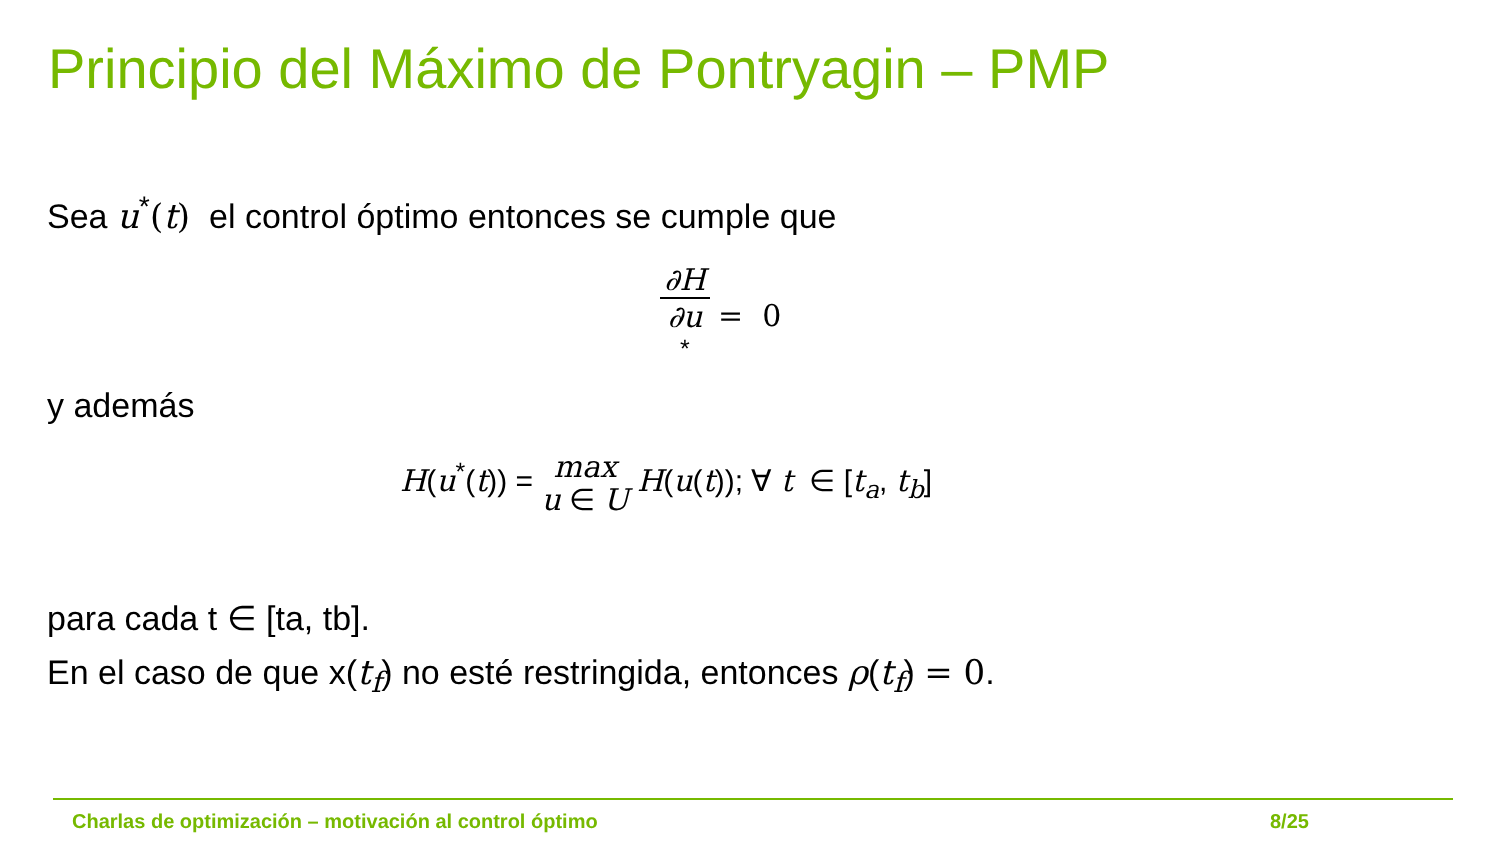Principio del Máximo de Pontryagin – PMP
Sea u<sup>*</sup>(t) el control óptimo entonces se cumple que
∂H ∂u
<sup>*</sup> = 0
y además
H(u<sup>*</sup>(t)) = max
u ∈ U H(u(t)); ∀ t ∈ [t<sub>a</sub>, t<sub>b</sub>]
para cada t ∈ [ta, tb].
En el caso de que x(t<sub>f</sub>) no esté restringida, entonces ρ(t<sub>f</sub>) = 0.
Charlas de optimización – motivación al control óptimo
8/25